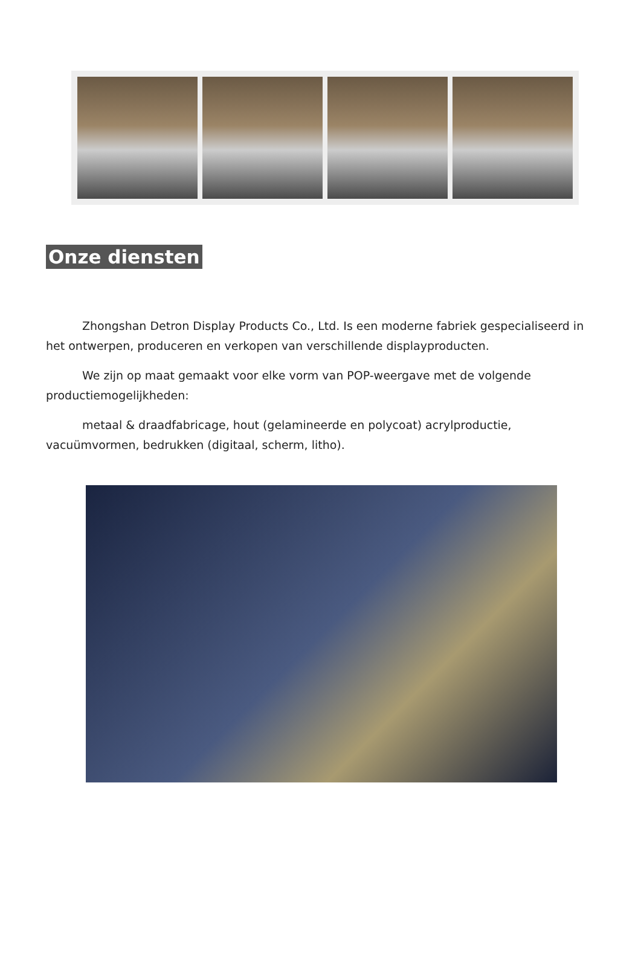Onze diensten
Zhongshan Detron Display Products Co., Ltd. Is een moderne fabriek gespecialiseerd in het ontwerpen, produceren en verkopen van verschillende displayproducten.
We zijn op maat gemaakt voor elke vorm van POP-weergave met de volgende productiemogelijkheden:
metaal & draadfabricage, hout (gelamineerde en polycoat) acrylproductie, vacuümvormen, bedrukken (digitaal, scherm, litho).